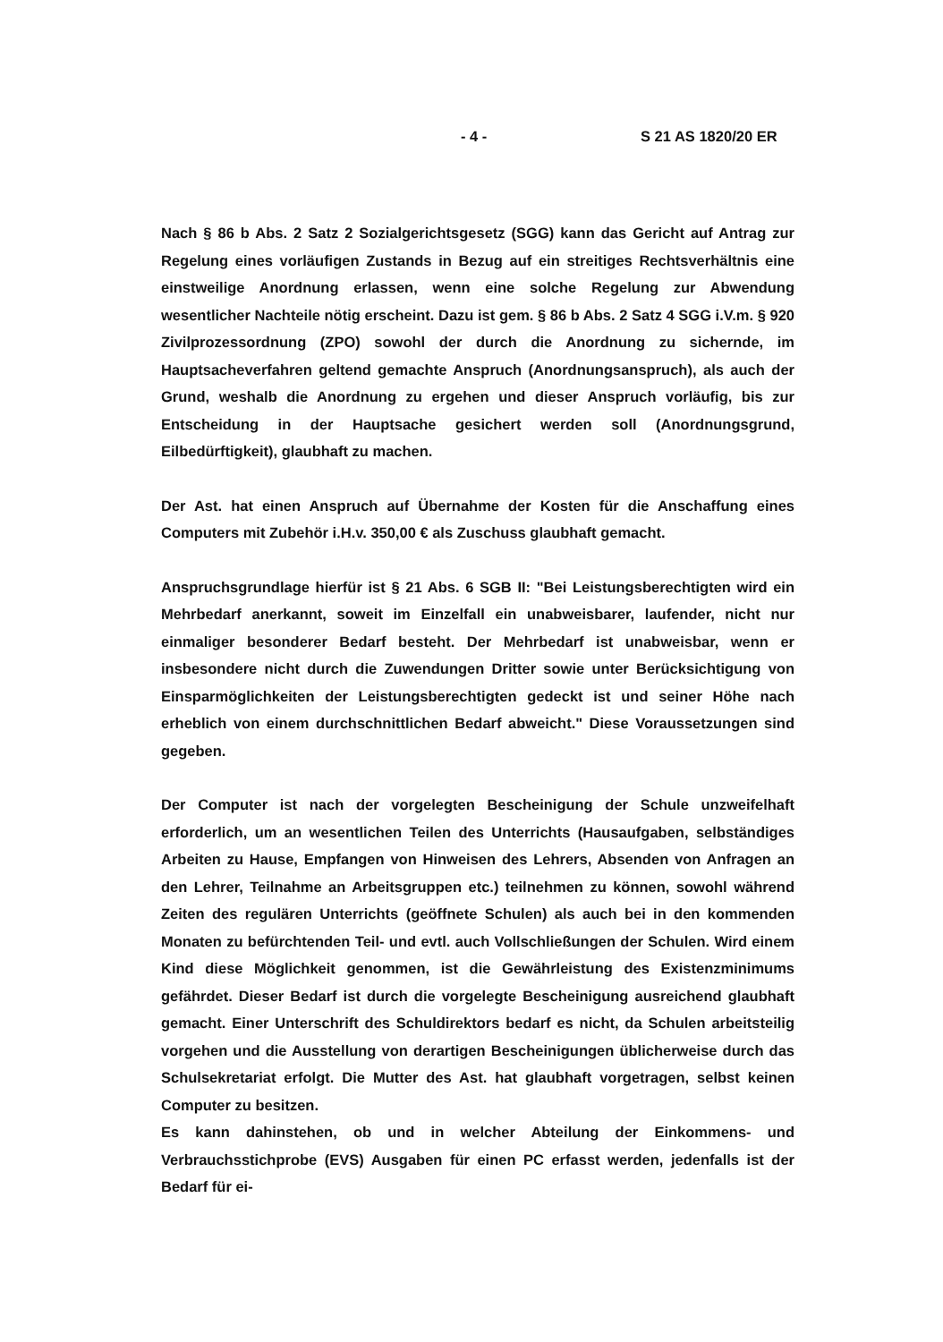- 4 - S 21 AS 1820/20 ER
Nach § 86 b Abs. 2 Satz 2 Sozialgerichtsgesetz (SGG) kann das Gericht auf Antrag zur Regelung eines vorläufigen Zustands in Bezug auf ein streitiges Rechtsverhältnis eine einstweilige Anordnung erlassen, wenn eine solche Regelung zur Abwendung wesentlicher Nachteile nötig erscheint. Dazu ist gem. § 86 b Abs. 2 Satz 4 SGG i.V.m. § 920 Zivilprozessordnung (ZPO) sowohl der durch die Anordnung zu sichernde, im Hauptsacheverfahren geltend gemachte Anspruch (Anordnungsanspruch), als auch der Grund, weshalb die Anordnung zu ergehen und dieser Anspruch vorläufig, bis zur Entscheidung in der Hauptsache gesichert werden soll (Anordnungsgrund, Eilbedürftigkeit), glaubhaft zu machen.
Der Ast. hat einen Anspruch auf Übernahme der Kosten für die Anschaffung eines Computers mit Zubehör i.H.v. 350,00 € als Zuschuss glaubhaft gemacht.
Anspruchsgrundlage hierfür ist § 21 Abs. 6 SGB II: "Bei Leistungsberechtigten wird ein Mehrbedarf anerkannt, soweit im Einzelfall ein unabweisbarer, laufender, nicht nur einmaliger besonderer Bedarf besteht. Der Mehrbedarf ist unabweisbar, wenn er insbesondere nicht durch die Zuwendungen Dritter sowie unter Berücksichtigung von Einsparmöglichkeiten der Leistungsberechtigten gedeckt ist und seiner Höhe nach erheblich von einem durchschnittlichen Bedarf abweicht." Diese Voraussetzungen sind gegeben.
Der Computer ist nach der vorgelegten Bescheinigung der Schule unzweifelhaft erforderlich, um an wesentlichen Teilen des Unterrichts (Hausaufgaben, selbständiges Arbeiten zu Hause, Empfangen von Hinweisen des Lehrers, Absenden von Anfragen an den Lehrer, Teilnahme an Arbeitsgruppen etc.) teilnehmen zu können, sowohl während Zeiten des regulären Unterrichts (geöffnete Schulen) als auch bei in den kommenden Monaten zu befürchtenden Teil- und evtl. auch Vollschließungen der Schulen. Wird einem Kind diese Möglichkeit genommen, ist die Gewährleistung des Existenzminimums gefährdet. Dieser Bedarf ist durch die vorgelegte Bescheinigung ausreichend glaubhaft gemacht. Einer Unterschrift des Schuldirektors bedarf es nicht, da Schulen arbeitsteilig vorgehen und die Ausstellung von derartigen Bescheinigungen üblicherweise durch das Schulsekretariat erfolgt. Die Mutter des Ast. hat glaubhaft vorgetragen, selbst keinen Computer zu besitzen.
Es kann dahinstehen, ob und in welcher Abteilung der Einkommens- und Verbrauchsstichprobe (EVS) Ausgaben für einen PC erfasst werden, jedenfalls ist der Bedarf für ei-